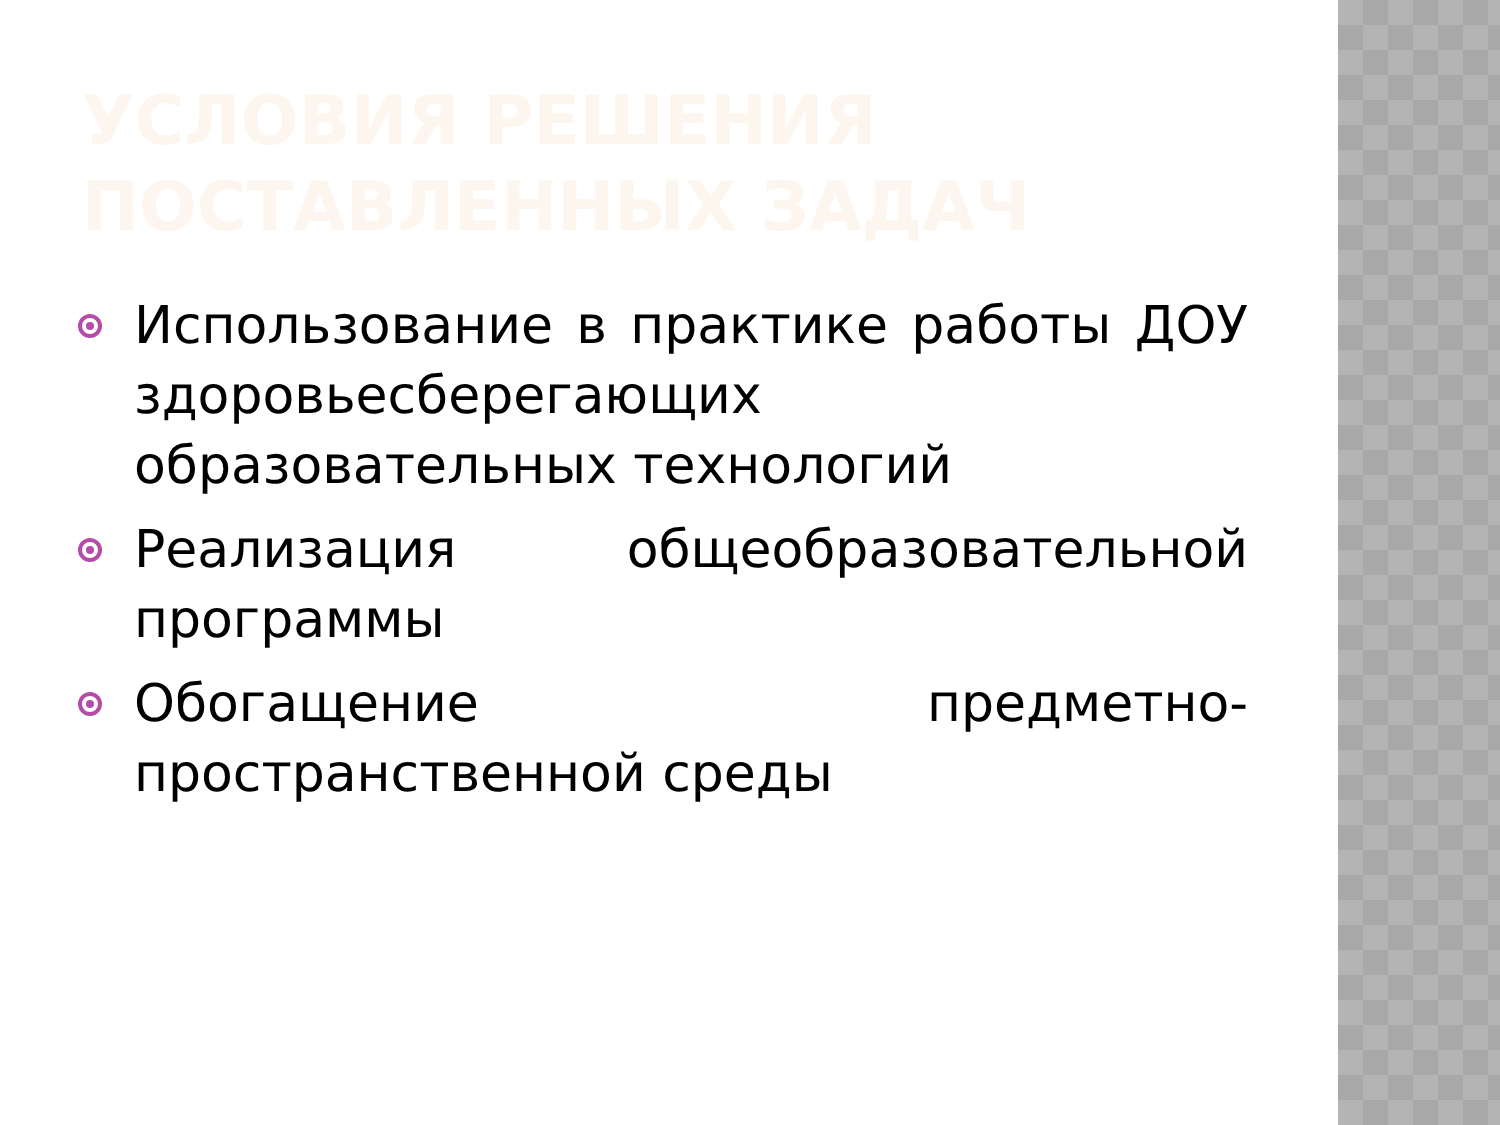УСЛОВИЯ РЕШЕНИЯ ПОСТАВЛЕННЫХ ЗАДАЧ
Использование в практике работы ДОУ здоровьесберегающих образовательных технологий
Реализация общеобразовательной программы
Обогащение предметно-пространственной среды